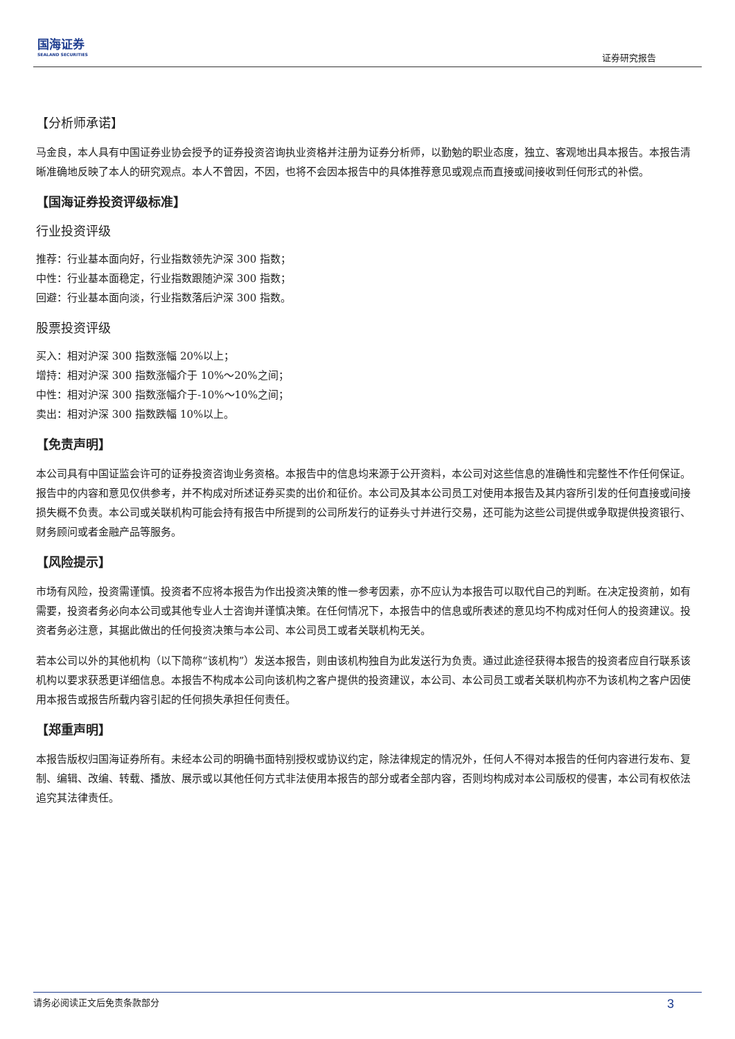国海证券
SEALAND SECURITIES
证券研究报告
【分析师承诺】
马金良，本人具有中国证券业协会授予的证券投资咨询执业资格并注册为证券分析师，以勤勉的职业态度，独立、客观地出具本报告。本报告清晰准确地反映了本人的研究观点。本人不曾因，不因，也将不会因本报告中的具体推荐意见或观点而直接或间接收到任何形式的补偿。
【国海证券投资评级标准】
行业投资评级
推荐：行业基本面向好，行业指数领先沪深 300 指数；
中性：行业基本面稳定，行业指数跟随沪深 300 指数；
回避：行业基本面向淡，行业指数落后沪深 300 指数。
股票投资评级
买入：相对沪深 300 指数涨幅 20%以上；
增持：相对沪深 300 指数涨幅介于 10%～20%之间；
中性：相对沪深 300 指数涨幅介于-10%～10%之间；
卖出：相对沪深 300 指数跌幅 10%以上。
【免责声明】
本公司具有中国证监会许可的证券投资咨询业务资格。本报告中的信息均来源于公开资料，本公司对这些信息的准确性和完整性不作任何保证。报告中的内容和意见仅供参考，并不构成对所述证券买卖的出价和征价。本公司及其本公司员工对使用本报告及其内容所引发的任何直接或间接损失概不负责。本公司或关联机构可能会持有报告中所提到的公司所发行的证券头寸并进行交易，还可能为这些公司提供或争取提供投资银行、财务顾问或者金融产品等服务。
【风险提示】
市场有风险，投资需谨慎。投资者不应将本报告为作出投资决策的惟一参考因素，亦不应认为本报告可以取代自己的判断。在决定投资前，如有需要，投资者务必向本公司或其他专业人士咨询并谨慎决策。在任何情况下，本报告中的信息或所表述的意见均不构成对任何人的投资建议。投资者务必注意，其据此做出的任何投资决策与本公司、本公司员工或者关联机构无关。
若本公司以外的其他机构（以下简称“该机构”）发送本报告，则由该机构独自为此发送行为负责。通过此途径获得本报告的投资者应自行联系该机构以要求获悉更详细信息。本报告不构成本公司向该机构之客户提供的投资建议，本公司、本公司员工或者关联机构亦不为该机构之客户因使用本报告或报告所载内容引起的任何损失承担任何责任。
【郑重声明】
本报告版权归国海证券所有。未经本公司的明确书面特别授权或协议约定，除法律规定的情况外，任何人不得对本报告的任何内容进行发布、复制、编辑、改编、转载、播放、展示或以其他任何方式非法使用本报告的部分或者全部内容，否则均构成对本公司版权的侵害，本公司有权依法追究其法律责任。
请务必阅读正文后免责条款部分 3